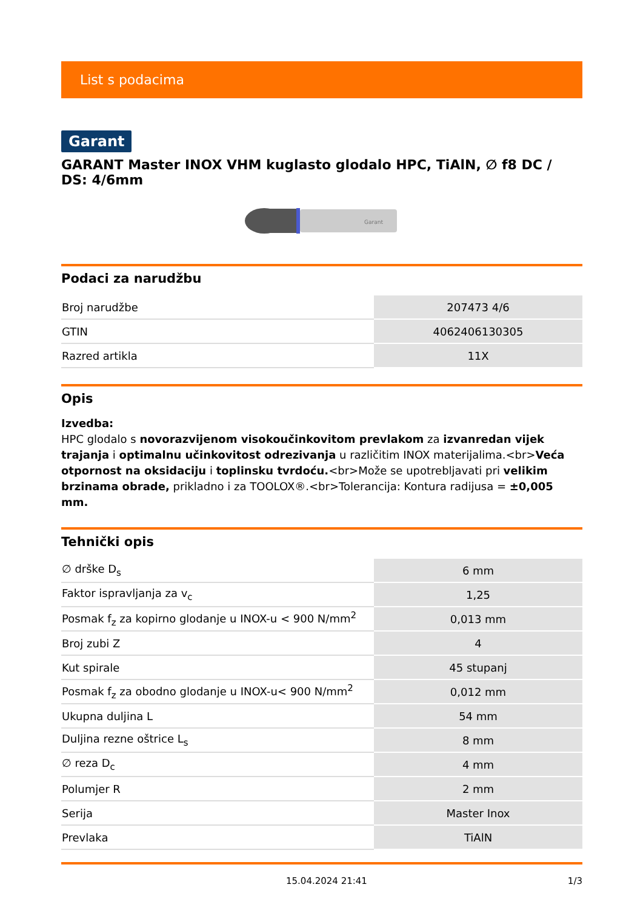List s podacima
Garant
GARANT Master INOX VHM kuglasto glodalo HPC, TiAlN, ∅ f8 DC / DS: 4/6mm
Garant
Podaci za narudžbu
| Broj narudžbe | 207473 4/6 |
| GTIN | 4062406130305 |
| Razred artikla | 11X |
Opis
Izvedba:
HPC glodalo s novorazvijenom visokoučinkovitom prevlakom za izvanredan vijek trajanja i optimalnu učinkovitost odrezivanja u različitim INOX materijalima.<br>Veća otpornost na oksidaciju i toplinsku tvrdoću.<br>Može se upotrebljavati pri velikim brzinama obrade, prikladno i za TOOLOX®.<br>Tolerancija: Kontura radijusa = ±0,005 mm.
Tehnički opis
| ∅ drške D<sub>s</sub> | 6 mm |
| Faktor ispravljanja za v<sub>c</sub> | 1,25 |
| Posmak f<sub>z</sub> za kopirno glodanje u INOX-u < 900 N/mm<sup>2</sup> | 0,013 mm |
| Broj zubi Z | 4 |
| Kut spirale | 45 stupanj |
| Posmak f<sub>z</sub> za obodno glodanje u INOX-u< 900 N/mm<sup>2</sup> | 0,012 mm |
| Ukupna duljina L | 54 mm |
| Duljina rezne oštrice L<sub>s</sub> | 8 mm |
| ∅ reza D<sub>c</sub> | 4 mm |
| Polumjer R | 2 mm |
| Serija | Master Inox |
| Prevlaka | TiAlN |
15.04.2024 21:41 1/3